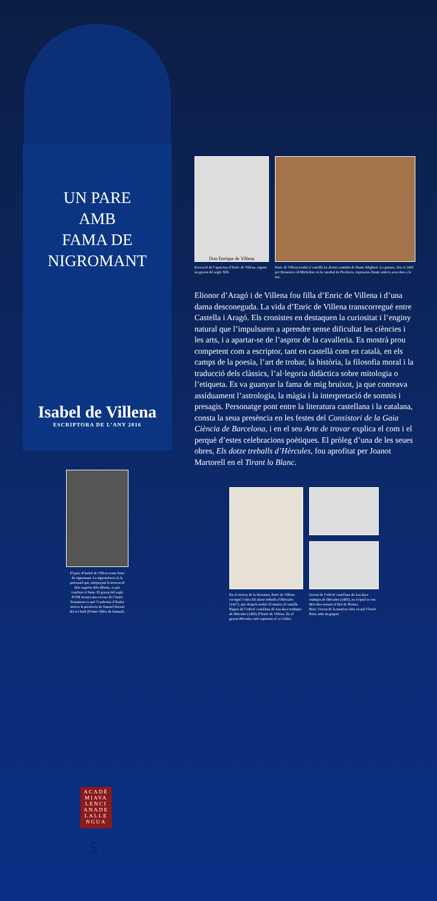UN PARE
AMB
FAMA DE
NIGROMANT
Isabel de Villena
ESCRIPTORA DE L’ANY 2016
El pare d’Isabel de Villena tenia fama de nigromant. La nigromància és la pretensió que, mitjançant la invocació dels esperits dels difunts, es pot conèixer el futur. El gravat del segle XVIII mostra una escena de l’Antic Testament en què l’endevina d’Endor invoca la presència de Samuel davant del rei Saül (Primer llibre de Samuel).
Don Enrique de Villena
Evocació de l’aparença d’Enric de Villena, segons un gravat del segle XIX.
Enric de Villena traduí al castellà La divina comèdia de Dante Alighieri. La pintura, feta el 1465 per Domenico di Michelino en la catedral de Florència, representa Dante amb la seua obra a la mà.
Elionor d’Aragó i de Villena fou filla d’Enric de Villena i d’una dama desconeguda. La vida d’Enric de Villena transcorregué entre Castella i Aragó. Els cronistes en destaquen la curiositat i l’enginy natural que l’impulsaren a aprendre sense dificultat les ciències i les arts, i a apartar-se de l’aspror de la cavalleria. Es mostrà prou competent com a escriptor, tant en castellà com en català, en els camps de la poesia, l’art de trobar, la història, la filosofia moral i la traducció dels clàssics, l’al·legoria didàctica sobre mitologia o l’etiqueta. Es va guanyar la fama de mig bruixot, ja que conreava assíduament l’astrologia, la màgia i la interpretació de somnis i presagis. Personatge pont entre la literatura castellana i la catalana, consta la seua presència en les festes del Consistori de la Gaia Ciència de Barcelona, i en el seu Arte de trovar explica el com i el perquè d’estes celebracions poètiques. El pròleg d’una de les seues obres, Els dotze treballs d’Hèrcules, fou aprofitat per Joanot Martorell en el Tirant lo Blanc.
En el terreny de la literatura, Enric de Villena escrigué l’obra Els dotze treballs d’Hèrcules (1417), que després traduí ell mateix al castellà.
Pàgina de l’edició castellana de Los doce trabajos de Hércules (1483) d’Enric de Villena. En el gravat Hèrcules està capturant el ca Cèrber.
Gravat de l’edició castellana de Los doce trabajos de Hércules (1483), en el qual es veu Hèrcules matant el lleó de Nemea.
Baix: Gravat de la mateixa obra en què l’heroi lluita amb un gegant.
ACADÈ MIAVA LENCI ANADE LALLE NGUA
5